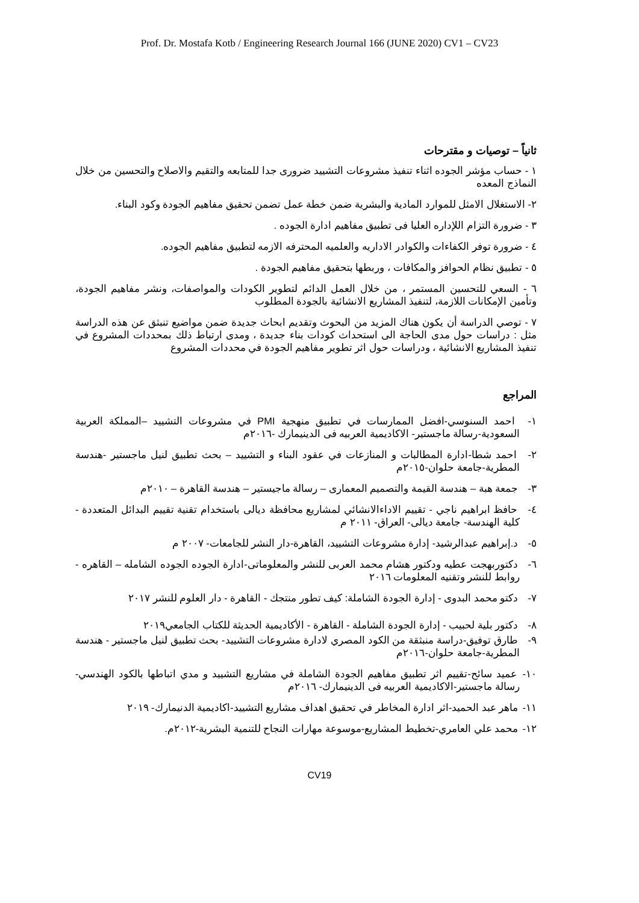Prof. Dr. Mostafa Kotb / Engineering Research Journal 166 (JUNE 2020) CV1 – CV23
ثانياً – توصيات و مقترحات
١ - حساب مؤشر الجوده اثناء تنفيذ مشروعات التشييد ضرورى جدا للمتابعه والتقيم والاصلاح والتحسين من خلال النماذج المعده
٢- الاستغلال الامثل للموارد المادية والبشرية ضمن خطة عمل تضمن تحقيق مفاهيم الجودة وكود البناء.
٣ - ضرورة التزام اللإداره العليا فى تطبيق مفاهيم ادارة الجوده .
٤ - ضرورة توفر الكفاءات والكوادر الاداريه والعلميه المحترفه الازمه لتطبيق مفاهيم الجوده.
٥ - تطبيق نظام الحوافز والمكافات ، وربطها بتحقيق مفاهيم الجودة .
٦ - السعي للتحسين المستمر ، من خلال العمل الدائم لتطوير الكودات والمواصفات، ونشر مفاهيم الجودة، وتأمين الإمكانات اللازمة، لتنفيذ المشاريع الانشائية بالجودة المطلوب
٧ - توصي الدراسة أن يكون هناك المزيد من البحوث وتقديم ابحاث جديدة ضمن مواضيع تنبثق عن هذه الدراسة مثل : دراسات حول مدى الحاجة الى استحداث كودات بناء جديدة ، ومدى ارتباط ذلك بمحددات المشروع في تنفيذ المشاريع الانشائية ، ودراسات حول اثر تطوير مفاهيم الجودة في محددات المشروع
المراجع
١- احمد السنوسي-افضل الممارسات في تطبيق منهجية PMI في مشروعات التشييد –المملكة العربية السعودية-رسالة ماجستير- الاكاديمية العربيه فى الدينيمارك -٢٠١٦م
٢- احمد شطا-ادارة المطالبات و المنازعات في عقود البناء و التشييد – بحث تطبيق لنيل ماجستير -هندسة المطرية-جامعة حلوان-٢٠١٥م
٣- جمعة هبة – هندسة القيمة والتصميم المعمارى – رسالة ماجيستير – هندسة القاهرة – ٢٠١٠م
٤- حافظ ابراهيم ناجي - تقييم الاداءالانشائي لمشاريع محافظة ديالى باستخدام تقنية تقييم البدائل المتعددة - كلية الهندسة- جامعة ديالى- العراق- ٢٠١١ م
٥- د.إبراهيم عبدالرشيد- إدارة مشروعات التشييد، القاهرة-دار النشر للجامعات- ٢٠٠٧ م
٦- دكتوربهجت عطيه ودكتور هشام محمد العربى للنشر والمعلوماتى-ادارة الجوده الجوده الشامله – القاهره - روابط للنشر وتقنيه المعلومات ٢٠١٦
٧- دكتو محمد البدوى - إدارة الجودة الشاملة: كيف تطور منتجك - القاهرة - دار العلوم للنشر ٢٠١٧
٨- دكتور بلية لحبيب - إدارة الجودة الشاملة - القاهرة - الأكاديمية الحديثة للكتاب الجامعي٢٠١٩
٩- طارق توفيق-دراسة منبثقة من الكود المصري لادارة مشروعات التشييد- بحث تطبيق لنيل ماجستير - هندسة المطرية-جامعة حلوان-٢٠١٦م
١٠- عميد سائح-تقييم اثر تطبيق مفاهيم الجودة الشاملة في مشاريع التشييد و مدي اتباطها بالكود الهندسي- رسالة ماجستير-الاكاديمية العربيه فى الدينيمارك- ٢٠١٦م
١١- ماهر عبد الحميد-اثر ادارة المخاطر في تحقيق اهداف مشاريع التشييد-اكاديمية الدنيمارك- ٢٠١٩
١٢- محمد علي العامري-تخطيط المشاريع-موسوعة مهارات النجاح للتنمية البشرية-٢٠١٢م.
CV19